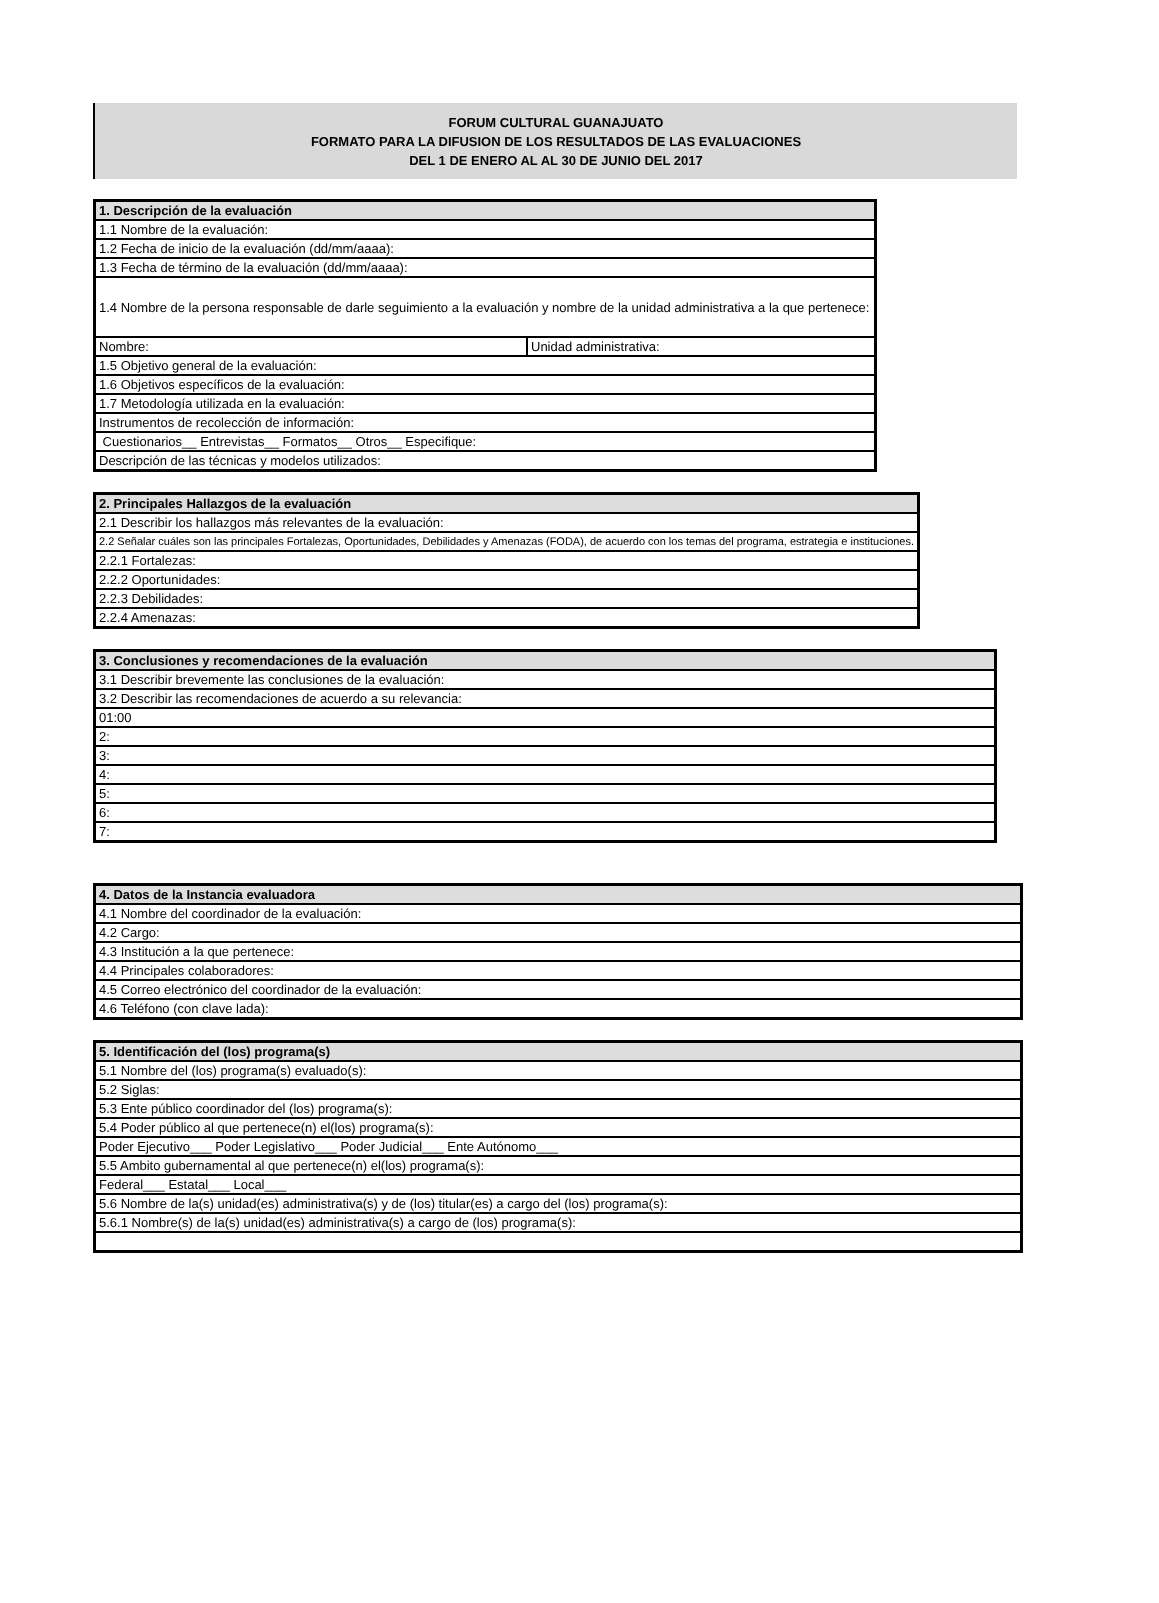FORUM CULTURAL GUANAJUATO
FORMATO PARA LA DIFUSION DE LOS RESULTADOS DE LAS EVALUACIONES
DEL 1 DE ENERO AL AL 30 DE JUNIO DEL 2017
| 1. Descripción de la evaluación | |
| --- | --- |
| 1.1 Nombre de la evaluación: | |
| 1.2 Fecha de inicio de la evaluación (dd/mm/aaaa): | |
| 1.3 Fecha de término de la evaluación (dd/mm/aaaa): | |
| 1.4 Nombre de la persona responsable de darle seguimiento a la evaluación y nombre de la unidad administrativa a la que pertenece: | |
| Nombre: | Unidad administrativa: |
| 1.5 Objetivo general de la evaluación: | |
| 1.6 Objetivos específicos de la evaluación: | |
| 1.7 Metodología utilizada en la evaluación: | |
| Instrumentos de recolección de información: | |
| Cuestionarios__ Entrevistas__ Formatos__ Otros__ Especifique: | |
| Descripción de las técnicas y modelos utilizados: | |
| 2. Principales Hallazgos de la evaluación |
| --- |
| 2.1 Describir los hallazgos más relevantes de la evaluación: |
| 2.2 Señalar cuáles son las principales Fortalezas, Oportunidades, Debilidades y Amenazas (FODA), de acuerdo con los temas del programa, estrategia e instituciones. |
| 2.2.1 Fortalezas: |
| 2.2.2 Oportunidades: |
| 2.2.3 Debilidades: |
| 2.2.4 Amenazas: |
| 3. Conclusiones y recomendaciones de la evaluación |
| --- |
| 3.1 Describir brevemente las conclusiones de la evaluación: |
| 3.2 Describir las recomendaciones de acuerdo a su relevancia: |
| 01:00 |
| 2: |
| 3: |
| 4: |
| 5: |
| 6: |
| 7: |
| 4. Datos de la Instancia evaluadora |
| --- |
| 4.1 Nombre del coordinador de la evaluación: |
| 4.2 Cargo: |
| 4.3 Institución a la que pertenece: |
| 4.4 Principales colaboradores: |
| 4.5 Correo electrónico del coordinador de la evaluación: |
| 4.6 Teléfono (con clave lada): |
| 5. Identificación del (los) programa(s) |
| --- |
| 5.1 Nombre del (los) programa(s) evaluado(s): |
| 5.2 Siglas: |
| 5.3 Ente público coordinador del (los) programa(s): |
| 5.4 Poder público al que pertenece(n) el(los) programa(s): |
| Poder Ejecutivo___ Poder Legislativo___ Poder Judicial___ Ente Autónomo___ |
| 5.5 Ambito gubernamental al que pertenece(n) el(los) programa(s): |
| Federal___ Estatal___ Local___ |
| 5.6 Nombre de la(s) unidad(es) administrativa(s) y de (los) titular(es) a cargo del (los) programa(s): |
| 5.6.1 Nombre(s) de la(s) unidad(es) administrativa(s) a cargo de (los) programa(s): |